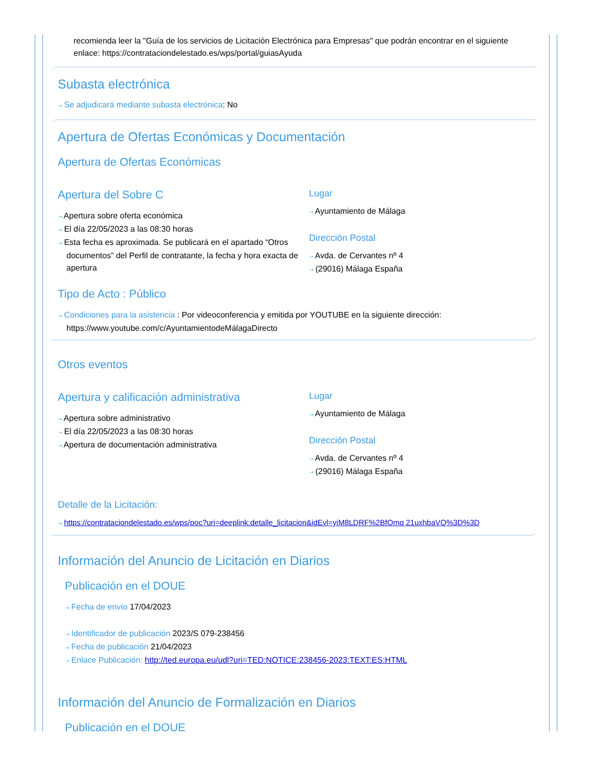recomienda leer la "Guía de los servicios de Licitación Electrónica para Empresas" que podrán encontrar en el siguiente enlace: https://contrataciondelestado.es/wps/portal/guiasAyuda
Subasta electrónica
⇢ Se adjudicará mediante subasta electrónica: No
Apertura de Ofertas Económicas y Documentación
Apertura de Ofertas Económicas
Apertura del Sobre C
⇢ Apertura sobre oferta económica
⇢ El día 22/05/2023 a las 08:30 horas
⇢ Esta fecha es aproximada. Se publicará en el apartado “Otros documentos” del Perfil de contratante, la fecha y hora exacta de apertura
Lugar
⇢ Ayuntamiento de Málaga
Dirección Postal
⇢ Avda. de Cervantes nº 4
⇢ (29016) Málaga España
Tipo de Acto : Público
⇢ Condiciones para la asistencia : Por videoconferencia y emitida por YOUTUBE en la siguiente dirección: https://www.youtube.com/c/AyuntamientodeMálagaDirecto
Otros eventos
Apertura y calificación administrativa
⇢ Apertura sobre administrativo
⇢ El día 22/05/2023 a las 08:30 horas
⇢ Apertura de documentación administrativa
Lugar
⇢ Ayuntamiento de Málaga
Dirección Postal
⇢ Avda. de Cervantes nº 4
⇢ (29016) Málaga España
Detalle de la Licitación:
⇢ https://contrataciondelestado.es/wps/poc?uri=deeplink:detalle_licitacion&idEvl=yiM8LDRF%2BfOmq 21uxhbaVQ%3D%3D
Información del Anuncio de Licitación en Diarios
Publicación en el DOUE
⇢ Fecha de envío 17/04/2023
⇢ Identificador de publicación 2023/S 079-238456
⇢ Fecha de publicación 21/04/2023
⇢ Enlace Publicación: http://ted.europa.eu/udl?uri=TED:NOTICE:238456-2023:TEXT:ES:HTML
Información del Anuncio de Formalización en Diarios
Publicación en el DOUE